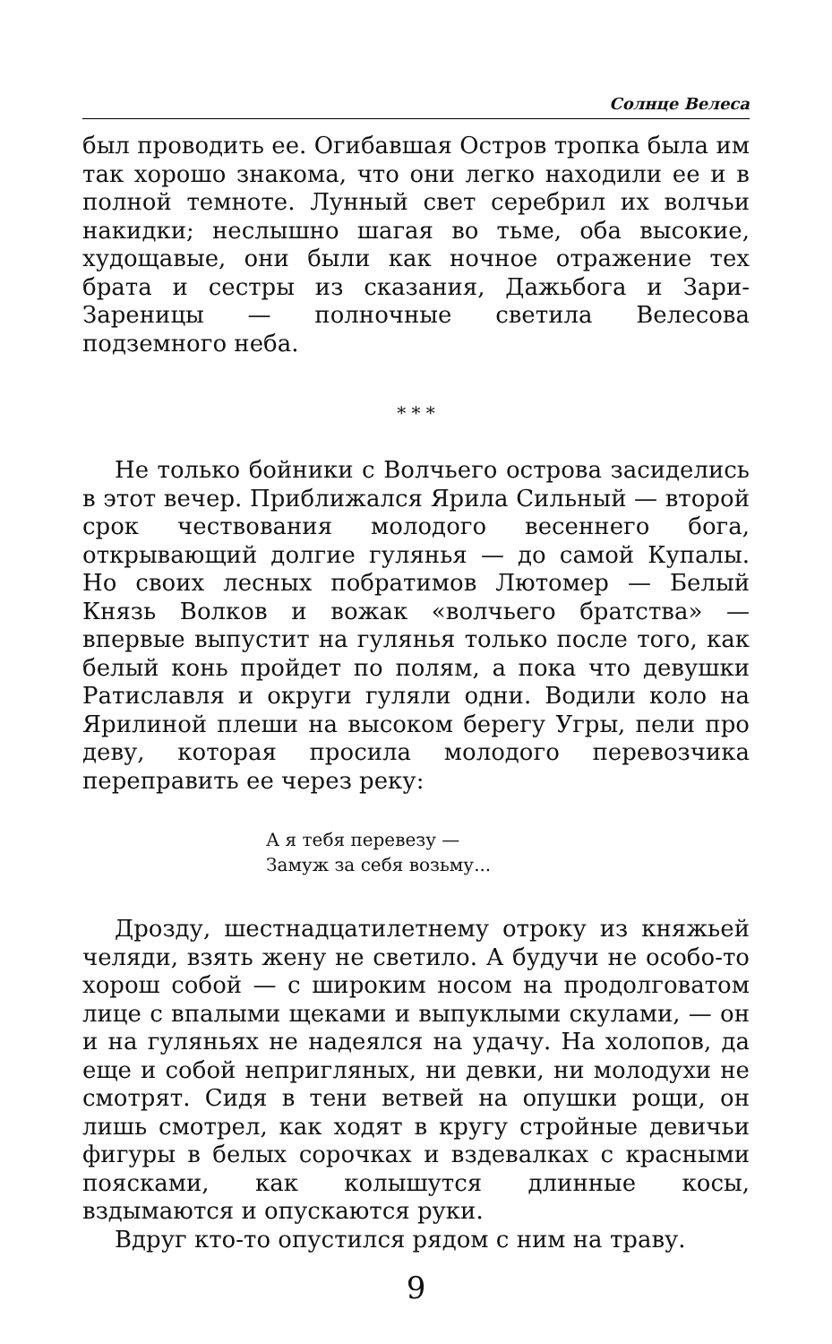Солнце Велеса
был проводить ее. Огибавшая Остров тропка была им так хорошо знакома, что они легко находили ее и в полной темноте. Лунный свет серебрил их волчьи накидки; неслышно шагая во тьме, оба высокие, худощавые, они были как ночное отражение тех брата и сестры из сказания, Дажьбога и Зари-Зареницы — полночные светила Велесова подземного неба.
* * *
Не только бойники с Волчьего острова засиделись в этот вечер. Приближался Ярила Сильный — второй срок чествования молодого весеннего бога, открывающий долгие гулянья — до самой Купалы. Но своих лесных побратимов Лютомер — Белый Князь Волков и вожак «волчьего братства» — впервые выпустит на гулянья только после того, как белый конь пройдет по полям, а пока что девушки Ратиславля и округи гуляли одни. Водили коло на Ярилиной плеши на высоком берегу Угры, пели про деву, которая просила молодого перевозчика переправить ее через реку:
А я тебя перевезу —
Замуж за себя возьму...
Дрозду, шестнадцатилетнему отроку из княжьей челяди, взять жену не светило. А будучи не особо-то хорош собой — с широким носом на продолговатом лице с впалыми щеками и выпуклыми скулами, — он и на гуляньях не надеялся на удачу. На холопов, да еще и собой непригляных, ни девки, ни молодухи не смотрят. Сидя в тени ветвей на опушки рощи, он лишь смотрел, как ходят в кругу стройные девичьи фигуры в белых сорочках и вздевалках с красными поясками, как колышутся длинные косы, вздымаются и опускаются руки.
Вдруг кто-то опустился рядом с ним на траву.
9